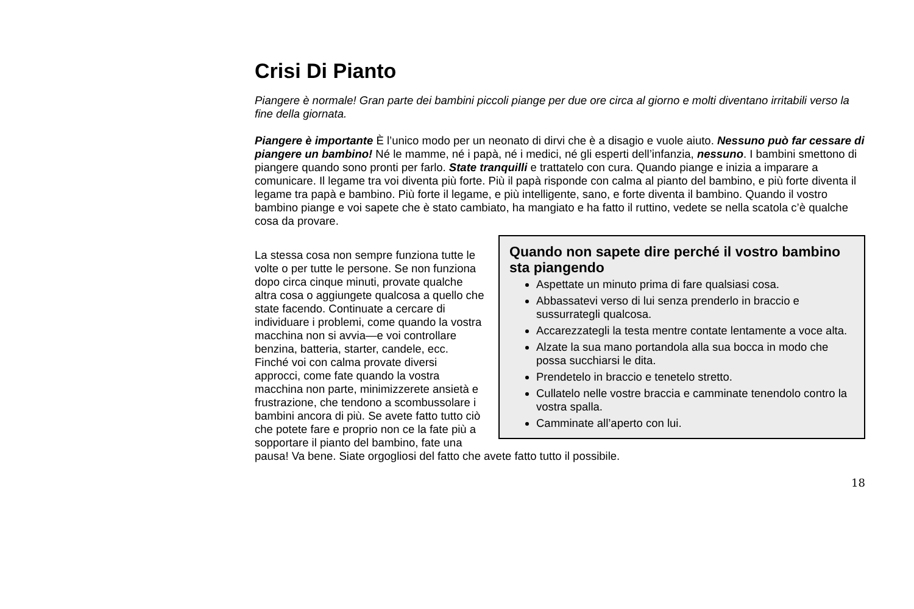Crisi Di Pianto
Piangere è normale! Gran parte dei bambini piccoli piange per due ore circa al giorno e molti diventano irritabili verso la fine della giornata.
Piangere è importante È l’unico modo per un neonato di dirvi che è a disagio e vuole aiuto. Nessuno può far cessare di piangere un bambino! Né le mamme, né i papà, né i medici, né gli esperti dell’infanzia, nessuno. I bambini smettono di piangere quando sono pronti per farlo. State tranquilli e trattatelo con cura. Quando piange e inizia a imparare a comunicare. Il legame tra voi diventa più forte. Più il papà risponde con calma al pianto del bambino, e più forte diventa il legame tra papà e bambino. Più forte il legame, e più intelligente, sano, e forte diventa il bambino. Quando il vostro bambino piange e voi sapete che è stato cambiato, ha mangiato e ha fatto il ruttino, vedete se nella scatola c’è qualche cosa da provare.
Quando non sapete dire perché il vostro bambino sta piangendo
Aspettate un minuto prima di fare qualsiasi cosa.
Abbassatevi verso di lui senza prenderlo in braccio e sussurrategli qualcosa.
Accarezzategli la testa mentre contate lentamente a voce alta.
Alzate la sua mano portandola alla sua bocca in modo che possa succhiarsi le dita.
Prendetelo in braccio e tenetelo stretto.
Cullatelo nelle vostre braccia e camminate tenendolo contro la vostra spalla.
Camminate all’aperto con lui.
La stessa cosa non sempre funziona tutte le volte o per tutte le persone. Se non funziona dopo circa cinque minuti, provate qualche altra cosa o aggiungete qualcosa a quello che state facendo. Continuate a cercare di individuare i problemi, come quando la vostra macchina non si avvia—e voi controllare benzina, batteria, starter, candele, ecc. Finché voi con calma provate diversi approcci, come fate quando la vostra macchina non parte, minimizzerete ansietà e frustrazione, che tendono a scombussolare i bambini ancora di più. Se avete fatto tutto ciò che potete fare e proprio non ce la fate più a sopportare il pianto del bambino, fate una pausa! Va bene. Siate orgogliosi del fatto che avete fatto tutto il possibile.
18